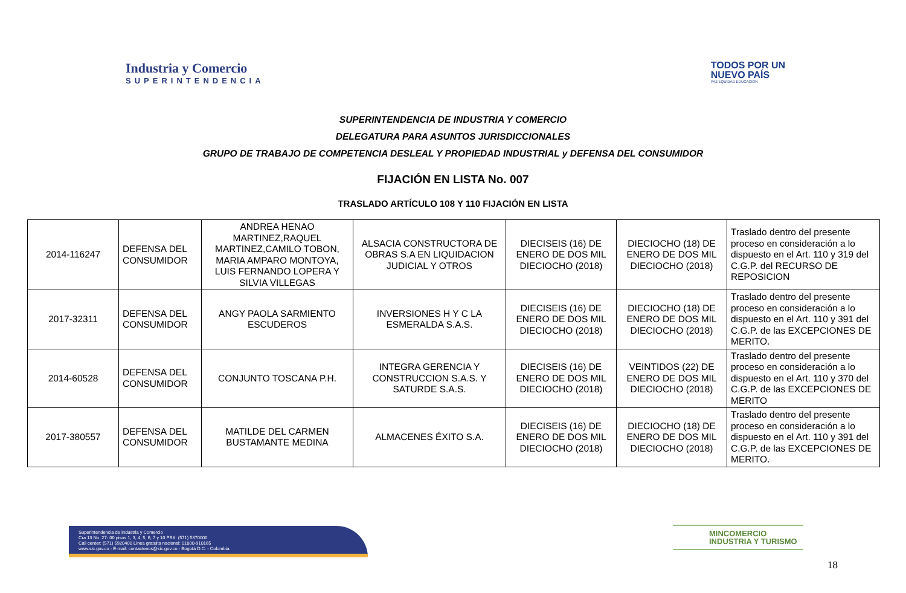Industria y Comercio
SUPERINTENDENCIA
TODOS POR UN
NUEVO PAÍS
PAZ EQUIDAD EDUCACIÓN
SUPERINTENDENCIA DE INDUSTRIA Y COMERCIO
DELEGATURA PARA ASUNTOS JURISDICCIONALES
GRUPO DE TRABAJO DE COMPETENCIA DESLEAL Y PROPIEDAD INDUSTRIAL y DEFENSA DEL CONSUMIDOR
FIJACIÓN EN LISTA No. 007
TRASLADO ARTÍCULO 108 Y 110 FIJACIÓN EN LISTA
| 2014-116247 | DEFENSA DEL CONSUMIDOR | ANDREA HENAO MARTINEZ,RAQUEL MARTINEZ,CAMILO TOBON, MARIA AMPARO MONTOYA, LUIS FERNANDO LOPERA Y SILVIA VILLEGAS | ALSACIA CONSTRUCTORA DE OBRAS S.A EN LIQUIDACION JUDICIAL Y OTROS | DIECISEIS (16) DE ENERO DE DOS MIL DIECIOCHO (2018) | DIECIOCHO (18) DE ENERO DE DOS MIL DIECIOCHO (2018) | Traslado dentro del presente proceso en consideración a lo dispuesto en el Art. 110 y 319 del C.G.P. del RECURSO DE REPOSICION |
| 2017-32311 | DEFENSA DEL CONSUMIDOR | ANGY PAOLA SARMIENTO ESCUDEROS | INVERSIONES H Y C LA ESMERALDA S.A.S. | DIECISEIS (16) DE ENERO DE DOS MIL DIECIOCHO (2018) | DIECIOCHO (18) DE ENERO DE DOS MIL DIECIOCHO (2018) | Traslado dentro del presente proceso en consideración a lo dispuesto en el Art. 110 y 391 del C.G.P. de las EXCEPCIONES DE MERITO. |
| 2014-60528 | DEFENSA DEL CONSUMIDOR | CONJUNTO TOSCANA P.H. | INTEGRA GERENCIA Y CONSTRUCCION S.A.S. Y SATURDE S.A.S. | DIECISEIS (16) DE ENERO DE DOS MIL DIECIOCHO (2018) | VEINTIDOS (22) DE ENERO DE DOS MIL DIECIOCHO (2018) | Traslado dentro del presente proceso en consideración a lo dispuesto en el Art. 110 y 370 del C.G.P. de las EXCEPCIONES DE MERITO |
| 2017-380557 | DEFENSA DEL CONSUMIDOR | MATILDE DEL CARMEN BUSTAMANTE MEDINA | ALMACENES ÉXITO S.A. | DIECISEIS (16) DE ENERO DE DOS MIL DIECIOCHO (2018) | DIECIOCHO (18) DE ENERO DE DOS MIL DIECIOCHO (2018) | Traslado dentro del presente proceso en consideración a lo dispuesto en el Art. 110 y 391 del C.G.P. de las EXCEPCIONES DE MERITO. |
Superintendencia de Industria y Comercio
Cra 13 No. 27- 00 pisos 1, 3, 4, 5, 6, 7 y 10 PBX: (571) 5870000
Call center: (571) 5920400 Línea gratuita nacional: 01800-910165
www.sic.gov.co - E-mail: contactenos@sic.gov.co - Bogotá D.C. - Colombia.
MINCOMERCIO
INDUSTRIA Y TURISMO
18